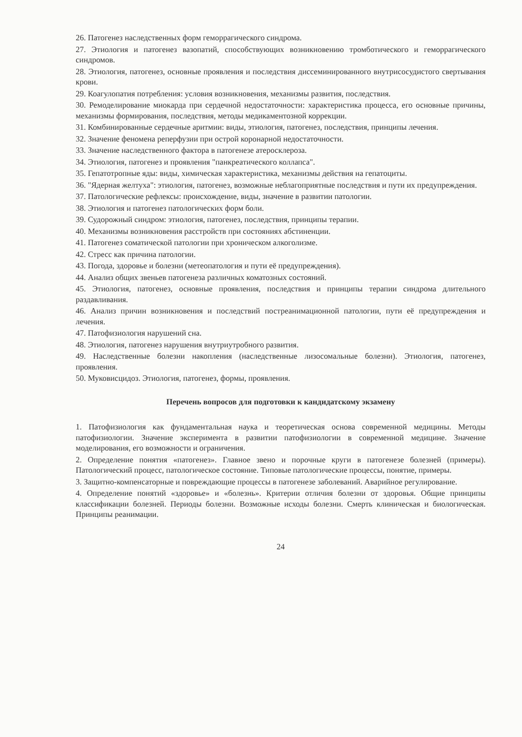26. Патогенез наследственных форм геморрагического синдрома.
27. Этиология и патогенез вазопатий, способствующих возникновению тромботического и геморрагического синдромов.
28. Этиология, патогенез, основные проявления и последствия диссеминированного внутрисосудистого свертывания крови.
29. Коагулопатия потребления: условия возникновения, механизмы развития, последствия.
30. Ремоделирование миокарда при сердечной недостаточности: характеристика процесса, его основные причины, механизмы формирования, последствия, методы медикаментозной коррекции.
31. Комбинированные сердечные аритмии: виды, этиология, патогенез, последствия, принципы лечения.
32. Значение феномена реперфузии при острой коронарной недостаточности.
33. Значение наследственного фактора в патогенезе атеросклероза.
34. Этиология, патогенез и проявления "панкреатического коллапса".
35. Гепатотропные яды: виды, химическая характеристика, механизмы действия на гепатоциты.
36. "Ядерная желтуха": этиология, патогенез, возможные неблагоприятные последствия и пути их предупреждения.
37. Патологические рефлексы: происхождение, виды, значение в развитии патологии.
38. Этиология и патогенез патологических форм боли.
39. Судорожный синдром: этиология, патогенез, последствия, принципы терапии.
40. Механизмы возникновения расстройств при состояниях абстиненции.
41. Патогенез соматической патологии при хроническом алкоголизме.
42. Стресс как причина патологии.
43. Погода, здоровье и болезни (метеопатология и пути её предупреждения).
44. Анализ общих звеньев патогенеза различных коматозных состояний.
45. Этиология, патогенез, основные проявления, последствия и принципы терапии синдрома длительного раздавливания.
46. Анализ причин возникновения и последствий постреанимационной патологии, пути её предупреждения и лечения.
47. Патофизиология нарушений сна.
48. Этиология, патогенез нарушения внутриутробного развития.
49. Наследственные болезни накопления (наследственные лизосомальные болезни). Этиология, патогенез, проявления.
50. Муковисцидоз. Этиология, патогенез, формы, проявления.
Перечень вопросов для подготовки к кандидатскому экзамену
1. Патофизиология как фундаментальная наука и теоретическая основа современной медицины. Методы патофизиологии. Значение эксперимента в развитии патофизиологии в современной медицине. Значение моделирования, его возможности и ограничения.
2. Определение понятия «патогенез». Главное звено и порочные круги в патогенезе болезней (примеры). Патологический процесс, патологическое состояние. Типовые патологические процессы, понятие, примеры.
3. Защитно-компенсаторные и повреждающие процессы в патогенезе заболеваний. Аварийное регулирование.
4. Определение понятий «здоровье» и «болезнь». Критерии отличия болезни от здоровья. Общие принципы классификации болезней. Периоды болезни. Возможные исходы болезни. Смерть клиническая и биологическая. Принципы реанимации.
24